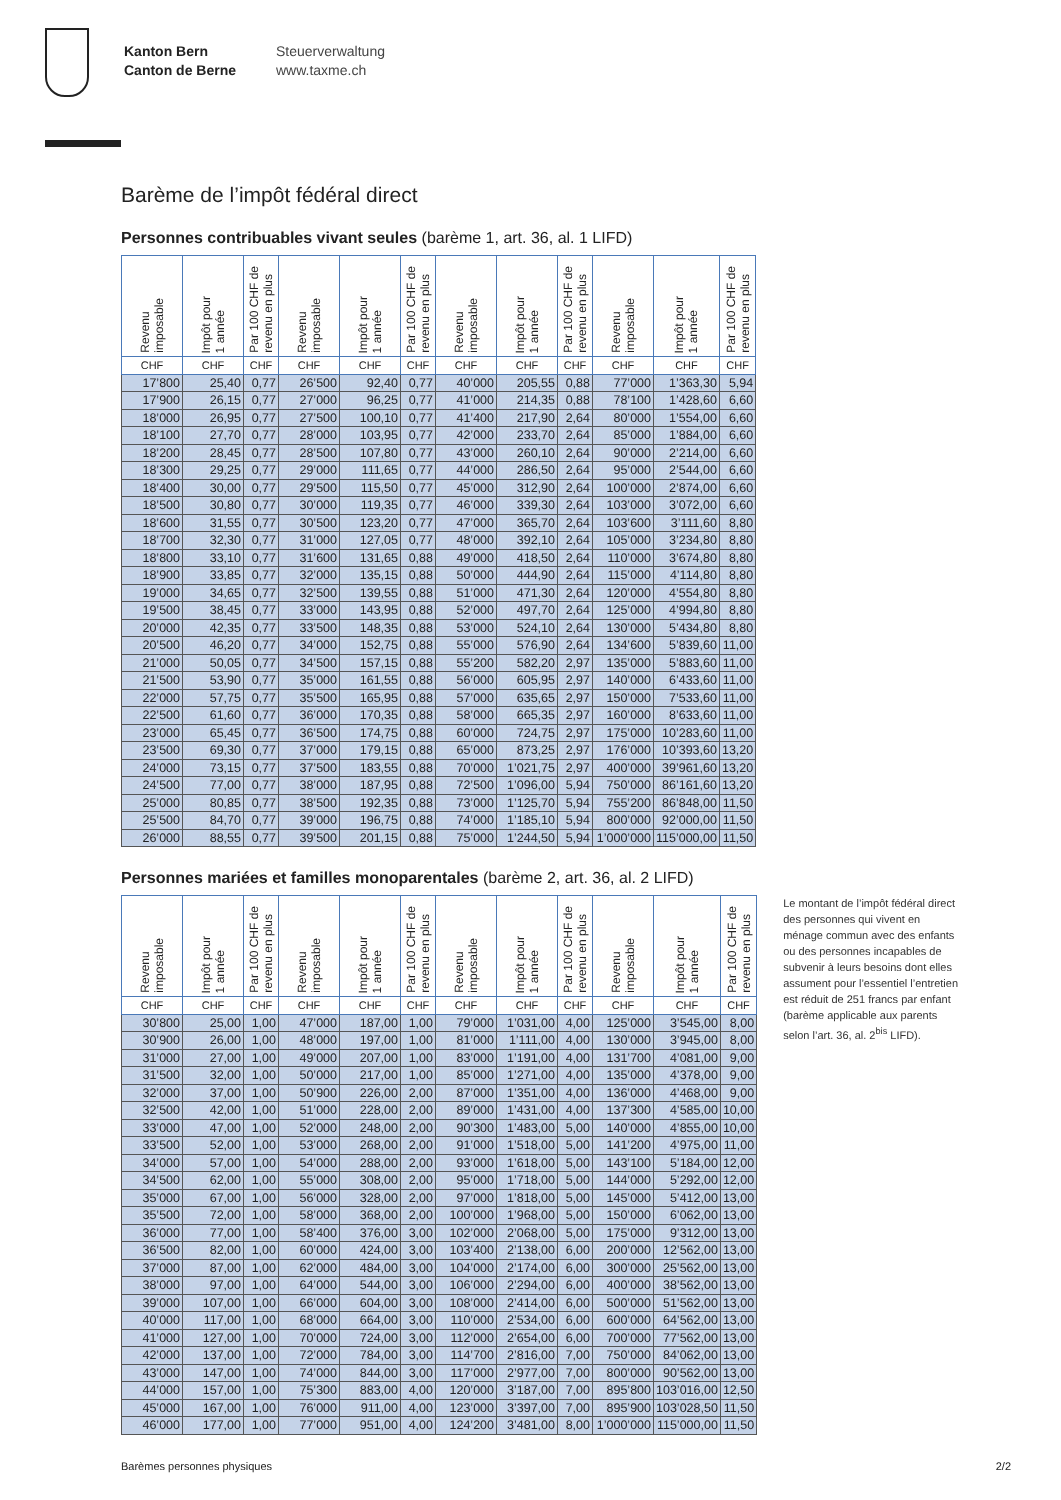Kanton Bern
Canton de Berne
Steuerverwaltung
www.taxme.ch
Barème de l’impôt fédéral direct
Personnes contribuables vivant seules (barème 1, art. 36, al. 1 LIFD)
| Revenu imposable | Impôt pour 1 année | Par 100 CHF de revenu en plus | Revenu imposable | Impôt pour 1 année | Par 100 CHF de revenu en plus | Revenu imposable | Impôt pour 1 année | Par 100 CHF de revenu en plus | Revenu imposable | Impôt pour 1 année | Par 100 CHF de revenu en plus |
| --- | --- | --- | --- | --- | --- | --- | --- | --- | --- | --- | --- |
| CHF | CHF | CHF | CHF | CHF | CHF | CHF | CHF | CHF | CHF | CHF | CHF |
| 17’800 | 25,40 | 0,77 | 26’500 | 92,40 | 0,77 | 40’000 | 205,55 | 0,88 | 77’000 | 1’363,30 | 5,94 |
| 17’900 | 26,15 | 0,77 | 27’000 | 96,25 | 0,77 | 41’000 | 214,35 | 0,88 | 78’100 | 1’428,60 | 6,60 |
| 18’000 | 26,95 | 0,77 | 27’500 | 100,10 | 0,77 | 41’400 | 217,90 | 2,64 | 80’000 | 1’554,00 | 6,60 |
| 18’100 | 27,70 | 0,77 | 28’000 | 103,95 | 0,77 | 42’000 | 233,70 | 2,64 | 85’000 | 1’884,00 | 6,60 |
| 18’200 | 28,45 | 0,77 | 28’500 | 107,80 | 0,77 | 43’000 | 260,10 | 2,64 | 90’000 | 2’214,00 | 6,60 |
| 18’300 | 29,25 | 0,77 | 29’000 | 111,65 | 0,77 | 44’000 | 286,50 | 2,64 | 95’000 | 2’544,00 | 6,60 |
| 18’400 | 30,00 | 0,77 | 29’500 | 115,50 | 0,77 | 45’000 | 312,90 | 2,64 | 100’000 | 2’874,00 | 6,60 |
| 18’500 | 30,80 | 0,77 | 30’000 | 119,35 | 0,77 | 46’000 | 339,30 | 2,64 | 103’000 | 3’072,00 | 6,60 |
| 18’600 | 31,55 | 0,77 | 30’500 | 123,20 | 0,77 | 47’000 | 365,70 | 2,64 | 103’600 | 3’111,60 | 8,80 |
| 18’700 | 32,30 | 0,77 | 31’000 | 127,05 | 0,77 | 48’000 | 392,10 | 2,64 | 105’000 | 3’234,80 | 8,80 |
| 18’800 | 33,10 | 0,77 | 31’600 | 131,65 | 0,88 | 49’000 | 418,50 | 2,64 | 110’000 | 3’674,80 | 8,80 |
| 18’900 | 33,85 | 0,77 | 32’000 | 135,15 | 0,88 | 50’000 | 444,90 | 2,64 | 115’000 | 4’114,80 | 8,80 |
| 19’000 | 34,65 | 0,77 | 32’500 | 139,55 | 0,88 | 51’000 | 471,30 | 2,64 | 120’000 | 4’554,80 | 8,80 |
| 19’500 | 38,45 | 0,77 | 33’000 | 143,95 | 0,88 | 52’000 | 497,70 | 2,64 | 125’000 | 4’994,80 | 8,80 |
| 20’000 | 42,35 | 0,77 | 33’500 | 148,35 | 0,88 | 53’000 | 524,10 | 2,64 | 130’000 | 5’434,80 | 8,80 |
| 20’500 | 46,20 | 0,77 | 34’000 | 152,75 | 0,88 | 55’000 | 576,90 | 2,64 | 134’600 | 5’839,60 | 11,00 |
| 21’000 | 50,05 | 0,77 | 34’500 | 157,15 | 0,88 | 55’200 | 582,20 | 2,97 | 135’000 | 5’883,60 | 11,00 |
| 21’500 | 53,90 | 0,77 | 35’000 | 161,55 | 0,88 | 56’000 | 605,95 | 2,97 | 140’000 | 6’433,60 | 11,00 |
| 22’000 | 57,75 | 0,77 | 35’500 | 165,95 | 0,88 | 57’000 | 635,65 | 2,97 | 150’000 | 7’533,60 | 11,00 |
| 22’500 | 61,60 | 0,77 | 36’000 | 170,35 | 0,88 | 58’000 | 665,35 | 2,97 | 160’000 | 8’633,60 | 11,00 |
| 23’000 | 65,45 | 0,77 | 36’500 | 174,75 | 0,88 | 60’000 | 724,75 | 2,97 | 175’000 | 10’283,60 | 11,00 |
| 23’500 | 69,30 | 0,77 | 37’000 | 179,15 | 0,88 | 65’000 | 873,25 | 2,97 | 176’000 | 10’393,60 | 13,20 |
| 24’000 | 73,15 | 0,77 | 37’500 | 183,55 | 0,88 | 70’000 | 1’021,75 | 2,97 | 400’000 | 39’961,60 | 13,20 |
| 24’500 | 77,00 | 0,77 | 38’000 | 187,95 | 0,88 | 72’500 | 1’096,00 | 5,94 | 750’000 | 86’161,60 | 13,20 |
| 25’000 | 80,85 | 0,77 | 38’500 | 192,35 | 0,88 | 73’000 | 1’125,70 | 5,94 | 755’200 | 86’848,00 | 11,50 |
| 25’500 | 84,70 | 0,77 | 39’000 | 196,75 | 0,88 | 74’000 | 1’185,10 | 5,94 | 800’000 | 92’000,00 | 11,50 |
| 26’000 | 88,55 | 0,77 | 39’500 | 201,15 | 0,88 | 75’000 | 1’244,50 | 5,94 | 1’000’000 | 115’000,00 | 11,50 |
Personnes mariées et familles monoparentales (barème 2, art. 36, al. 2 LIFD)
| Revenu imposable | Impôt pour 1 année | Par 100 CHF de revenu en plus | Revenu imposable | Impôt pour 1 année | Par 100 CHF de revenu en plus | Revenu imposable | Impôt pour 1 année | Par 100 CHF de revenu en plus | Revenu imposable | Impôt pour 1 année | Par 100 CHF de revenu en plus |
| --- | --- | --- | --- | --- | --- | --- | --- | --- | --- | --- | --- |
| CHF | CHF | CHF | CHF | CHF | CHF | CHF | CHF | CHF | CHF | CHF | CHF |
| 30’800 | 25,00 | 1,00 | 47’000 | 187,00 | 1,00 | 79’000 | 1’031,00 | 4,00 | 125’000 | 3’545,00 | 8,00 |
| 30’900 | 26,00 | 1,00 | 48’000 | 197,00 | 1,00 | 81’000 | 1’111,00 | 4,00 | 130’000 | 3’945,00 | 8,00 |
| 31’000 | 27,00 | 1,00 | 49’000 | 207,00 | 1,00 | 83’000 | 1’191,00 | 4,00 | 131’700 | 4’081,00 | 9,00 |
| 31’500 | 32,00 | 1,00 | 50’000 | 217,00 | 1,00 | 85’000 | 1’271,00 | 4,00 | 135’000 | 4’378,00 | 9,00 |
| 32’000 | 37,00 | 1,00 | 50’900 | 226,00 | 2,00 | 87’000 | 1’351,00 | 4,00 | 136’000 | 4’468,00 | 9,00 |
| 32’500 | 42,00 | 1,00 | 51’000 | 228,00 | 2,00 | 89’000 | 1’431,00 | 4,00 | 137’300 | 4’585,00 | 10,00 |
| 33’000 | 47,00 | 1,00 | 52’000 | 248,00 | 2,00 | 90’300 | 1’483,00 | 5,00 | 140’000 | 4’855,00 | 10,00 |
| 33’500 | 52,00 | 1,00 | 53’000 | 268,00 | 2,00 | 91’000 | 1’518,00 | 5,00 | 141’200 | 4’975,00 | 11,00 |
| 34’000 | 57,00 | 1,00 | 54’000 | 288,00 | 2,00 | 93’000 | 1’618,00 | 5,00 | 143’100 | 5’184,00 | 12,00 |
| 34’500 | 62,00 | 1,00 | 55’000 | 308,00 | 2,00 | 95’000 | 1’718,00 | 5,00 | 144’000 | 5’292,00 | 12,00 |
| 35’000 | 67,00 | 1,00 | 56’000 | 328,00 | 2,00 | 97’000 | 1’818,00 | 5,00 | 145’000 | 5’412,00 | 13,00 |
| 35’500 | 72,00 | 1,00 | 58’000 | 368,00 | 2,00 | 100’000 | 1’968,00 | 5,00 | 150’000 | 6’062,00 | 13,00 |
| 36’000 | 77,00 | 1,00 | 58’400 | 376,00 | 3,00 | 102’000 | 2’068,00 | 5,00 | 175’000 | 9’312,00 | 13,00 |
| 36’500 | 82,00 | 1,00 | 60’000 | 424,00 | 3,00 | 103’400 | 2’138,00 | 6,00 | 200’000 | 12’562,00 | 13,00 |
| 37’000 | 87,00 | 1,00 | 62’000 | 484,00 | 3,00 | 104’000 | 2’174,00 | 6,00 | 300’000 | 25’562,00 | 13,00 |
| 38’000 | 97,00 | 1,00 | 64’000 | 544,00 | 3,00 | 106’000 | 2’294,00 | 6,00 | 400’000 | 38’562,00 | 13,00 |
| 39’000 | 107,00 | 1,00 | 66’000 | 604,00 | 3,00 | 108’000 | 2’414,00 | 6,00 | 500’000 | 51’562,00 | 13,00 |
| 40’000 | 117,00 | 1,00 | 68’000 | 664,00 | 3,00 | 110’000 | 2’534,00 | 6,00 | 600’000 | 64’562,00 | 13,00 |
| 41’000 | 127,00 | 1,00 | 70’000 | 724,00 | 3,00 | 112’000 | 2’654,00 | 6,00 | 700’000 | 77’562,00 | 13,00 |
| 42’000 | 137,00 | 1,00 | 72’000 | 784,00 | 3,00 | 114’700 | 2’816,00 | 7,00 | 750’000 | 84’062,00 | 13,00 |
| 43’000 | 147,00 | 1,00 | 74’000 | 844,00 | 3,00 | 117’000 | 2’977,00 | 7,00 | 800’000 | 90’562,00 | 13,00 |
| 44’000 | 157,00 | 1,00 | 75’300 | 883,00 | 4,00 | 120’000 | 3’187,00 | 7,00 | 895’800 | 103’016,00 | 12,50 |
| 45’000 | 167,00 | 1,00 | 76’000 | 911,00 | 4,00 | 123’000 | 3’397,00 | 7,00 | 895’900 | 103’028,50 | 11,50 |
| 46’000 | 177,00 | 1,00 | 77’000 | 951,00 | 4,00 | 124’200 | 3’481,00 | 8,00 | 1’000’000 | 115’000,00 | 11,50 |
Le montant de l’impôt fédéral direct des personnes qui vivent en ménage commun avec des enfants ou des personnes incapables de subvenir à leurs besoins dont elles assument pour l’essentiel l’entretien est réduit de 251 francs par enfant (barème applicable aux parents selon l’art. 36, al. 2<sup>bis</sup> LIFD).
Barèmes personnes physiques 2/2